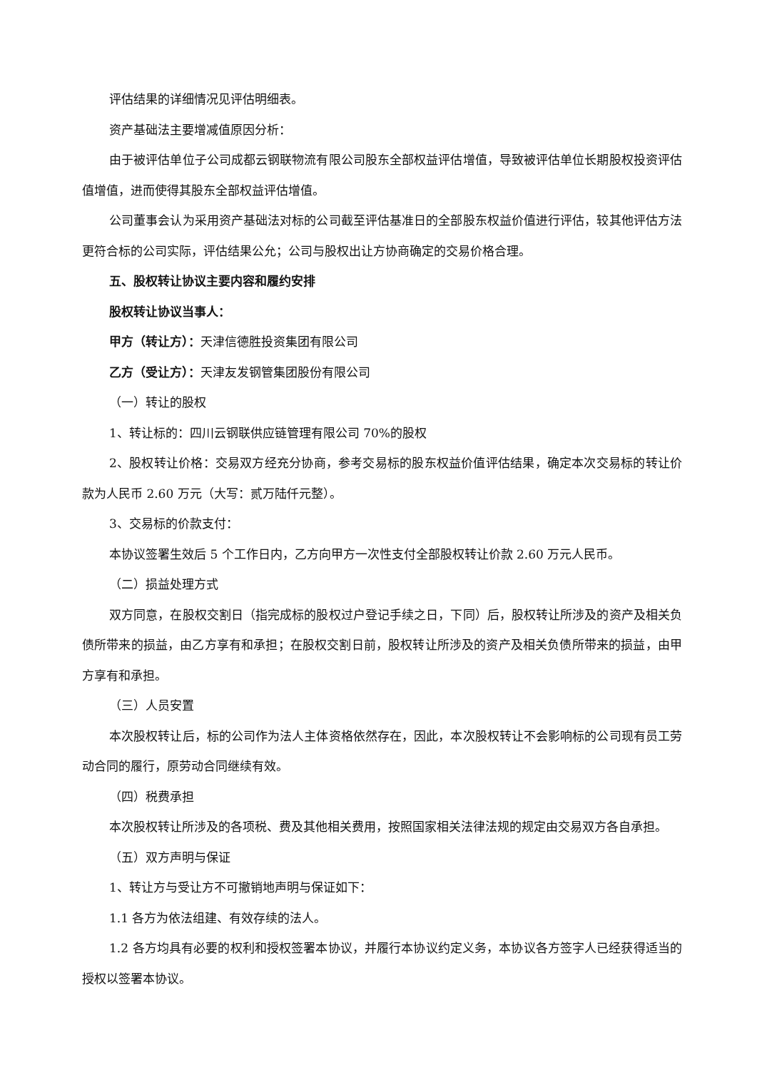评估结果的详细情况见评估明细表。
资产基础法主要增减值原因分析：
由于被评估单位子公司成都云钢联物流有限公司股东全部权益评估增值，导致被评估单位长期股权投资评估值增值，进而使得其股东全部权益评估增值。
公司董事会认为采用资产基础法对标的公司截至评估基准日的全部股东权益价值进行评估，较其他评估方法更符合标的公司实际，评估结果公允；公司与股权出让方协商确定的交易价格合理。
五、股权转让协议主要内容和履约安排
股权转让协议当事人：
甲方（转让方）：天津信德胜投资集团有限公司
乙方（受让方）：天津友发钢管集团股份有限公司
（一）转让的股权
1、转让标的：四川云钢联供应链管理有限公司 70%的股权
2、股权转让价格：交易双方经充分协商，参考交易标的股东权益价值评估结果，确定本次交易标的转让价款为人民币 2.60 万元（大写：贰万陆仟元整）。
3、交易标的价款支付：
本协议签署生效后 5 个工作日内，乙方向甲方一次性支付全部股权转让价款 2.60 万元人民币。
（二）损益处理方式
双方同意，在股权交割日（指完成标的股权过户登记手续之日，下同）后，股权转让所涉及的资产及相关负债所带来的损益，由乙方享有和承担；在股权交割日前，股权转让所涉及的资产及相关负债所带来的损益，由甲方享有和承担。
（三）人员安置
本次股权转让后，标的公司作为法人主体资格依然存在，因此，本次股权转让不会影响标的公司现有员工劳动合同的履行，原劳动合同继续有效。
（四）税费承担
本次股权转让所涉及的各项税、费及其他相关费用，按照国家相关法律法规的规定由交易双方各自承担。
（五）双方声明与保证
1、转让方与受让方不可撤销地声明与保证如下：
1.1 各方为依法组建、有效存续的法人。
1.2 各方均具有必要的权利和授权签署本协议，并履行本协议约定义务，本协议各方签字人已经获得适当的授权以签署本协议。